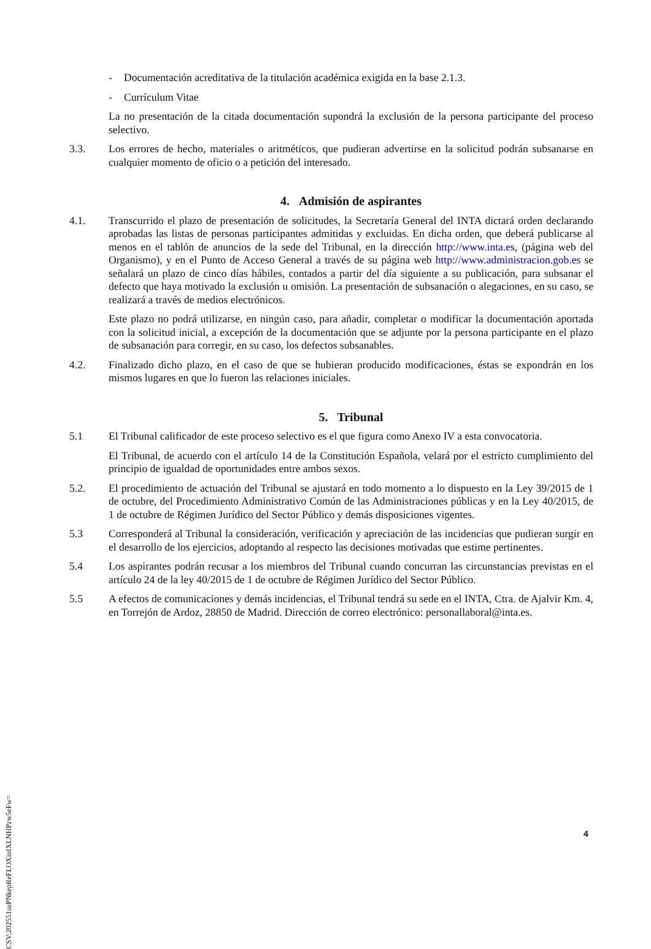- Documentación acreditativa de la titulación académica exigida en la base 2.1.3.
- Currículum Vitae
La no presentación de la citada documentación supondrá la exclusión de la persona participante del proceso selectivo.
3.3. Los errores de hecho, materiales o aritméticos, que pudieran advertirse en la solicitud podrán subsanarse en cualquier momento de oficio o a petición del interesado.
4. Admisión de aspirantes
4.1. Transcurrido el plazo de presentación de solicitudes, la Secretaría General del INTA dictará orden declarando aprobadas las listas de personas participantes admitidas y excluidas. En dicha orden, que deberá publicarse al menos en el tablón de anuncios de la sede del Tribunal, en la dirección http://www.inta.es, (página web del Organismo), y en el Punto de Acceso General a través de su página web http://www.administracion.gob.es se señalará un plazo de cinco días hábiles, contados a partir del día siguiente a su publicación, para subsanar el defecto que haya motivado la exclusión u omisión. La presentación de subsanación o alegaciones, en su caso, se realizará a través de medios electrónicos.
Este plazo no podrá utilizarse, en ningún caso, para añadir, completar o modificar la documentación aportada con la solicitud inicial, a excepción de la documentación que se adjunte por la persona participante en el plazo de subsanación para corregir, en su caso, los defectos subsanables.
4.2. Finalizado dicho plazo, en el caso de que se hubieran producido modificaciones, éstas se expondrán en los mismos lugares en que lo fueron las relaciones iniciales.
5. Tribunal
5.1 El Tribunal calificador de este proceso selectivo es el que figura como Anexo IV a esta convocatoria.
El Tribunal, de acuerdo con el artículo 14 de la Constitución Española, velará por el estricto cumplimiento del principio de igualdad de oportunidades entre ambos sexos.
5.2. El procedimiento de actuación del Tribunal se ajustará en todo momento a lo dispuesto en la Ley 39/2015 de 1 de octubre, del Procedimiento Administrativo Común de las Administraciones públicas y en la Ley 40/2015, de 1 de octubre de Régimen Jurídico del Sector Público y demás disposiciones vigentes.
5.3 Corresponderá al Tribunal la consideración, verificación y apreciación de las incidencias que pudieran surgir en el desarrollo de los ejercicios, adoptando al respecto las decisiones motivadas que estime pertinentes.
5.4 Los aspirantes podrán recusar a los miembros del Tribunal cuando concurran las circunstancias previstas en el artículo 24 de la ley 40/2015 de 1 de octubre de Régimen Jurídico del Sector Público.
5.5 A efectos de comunicaciones y demás incidencias, el Tribunal tendrá su sede en el INTA, Ctra. de Ajalvir Km. 4, en Torrejón de Ardoz, 28850 de Madrid. Dirección de correo electrónico: personallaboral@inta.es.
4
CSV:202551suPNkepReFLOXinIXLNHPzw5eFw=